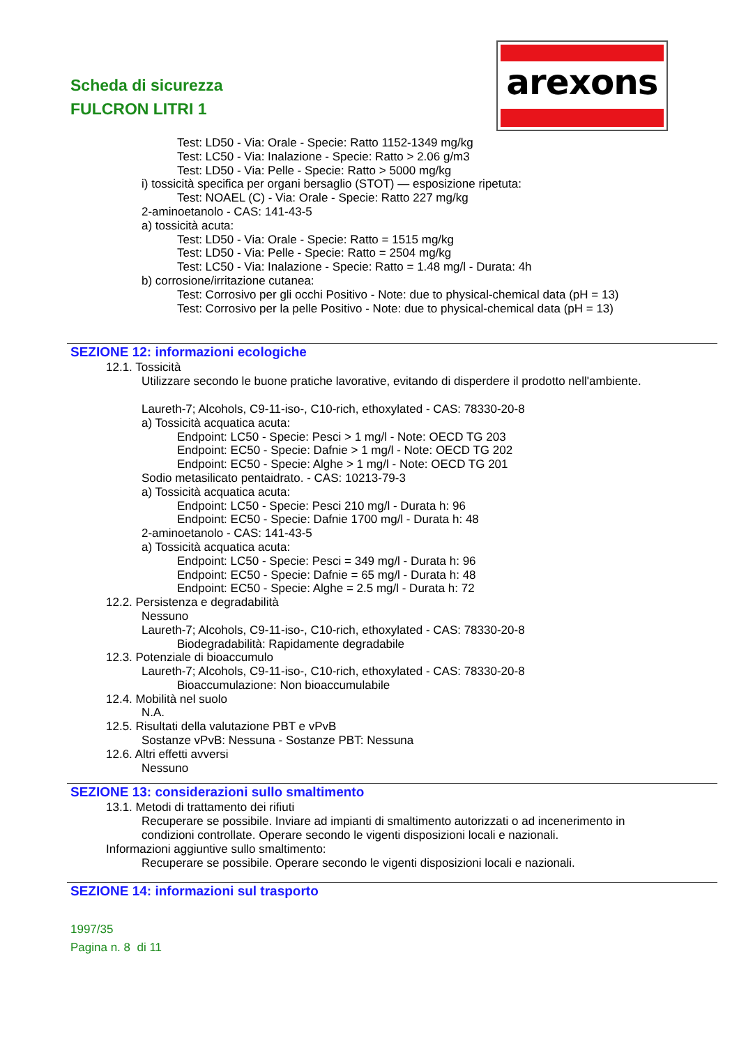Scheda di sicurezza
FULCRON LITRI 1
arexons
Test: LD50 - Via: Orale - Specie: Ratto 1152-1349 mg/kg
Test: LC50 - Via: Inalazione - Specie: Ratto > 2.06 g/m3
Test: LD50 - Via: Pelle - Specie: Ratto > 5000 mg/kg
i) tossicità specifica per organi bersaglio (STOT) — esposizione ripetuta:
Test: NOAEL (C) - Via: Orale - Specie: Ratto 227 mg/kg
2-aminoetanolo - CAS: 141-43-5
a) tossicità acuta:
Test: LD50 - Via: Orale - Specie: Ratto = 1515 mg/kg
Test: LD50 - Via: Pelle - Specie: Ratto = 2504 mg/kg
Test: LC50 - Via: Inalazione - Specie: Ratto = 1.48 mg/l - Durata: 4h
b) corrosione/irritazione cutanea:
Test: Corrosivo per gli occhi Positivo - Note: due to physical-chemical data (pH = 13)
Test: Corrosivo per la pelle Positivo - Note: due to physical-chemical data (pH = 13)
SEZIONE 12: informazioni ecologiche
12.1. Tossicità
Utilizzare secondo le buone pratiche lavorative, evitando di disperdere il prodotto nell'ambiente.
Laureth-7; Alcohols, C9-11-iso-, C10-rich, ethoxylated - CAS: 78330-20-8
a) Tossicità acquatica acuta:
Endpoint: LC50 - Specie: Pesci > 1 mg/l - Note: OECD TG 203
Endpoint: EC50 - Specie: Dafnie > 1 mg/l - Note: OECD TG 202
Endpoint: EC50 - Specie: Alghe > 1 mg/l - Note: OECD TG 201
Sodio metasilicato pentaidrato. - CAS: 10213-79-3
a) Tossicità acquatica acuta:
Endpoint: LC50 - Specie: Pesci 210 mg/l - Durata h: 96
Endpoint: EC50 - Specie: Dafnie 1700 mg/l - Durata h: 48
2-aminoetanolo - CAS: 141-43-5
a) Tossicità acquatica acuta:
Endpoint: LC50 - Specie: Pesci = 349 mg/l - Durata h: 96
Endpoint: EC50 - Specie: Dafnie = 65 mg/l - Durata h: 48
Endpoint: EC50 - Specie: Alghe = 2.5 mg/l - Durata h: 72
12.2. Persistenza e degradabilità
Nessuno
Laureth-7; Alcohols, C9-11-iso-, C10-rich, ethoxylated - CAS: 78330-20-8
Biodegradabilità: Rapidamente degradabile
12.3. Potenziale di bioaccumulo
Laureth-7; Alcohols, C9-11-iso-, C10-rich, ethoxylated - CAS: 78330-20-8
Bioaccumulazione: Non bioaccumulabile
12.4. Mobilità nel suolo
N.A.
12.5. Risultati della valutazione PBT e vPvB
Sostanze vPvB: Nessuna - Sostanze PBT: Nessuna
12.6. Altri effetti avversi
Nessuno
SEZIONE 13: considerazioni sullo smaltimento
13.1. Metodi di trattamento dei rifiuti
Recuperare se possibile. Inviare ad impianti di smaltimento autorizzati o ad incenerimento in
condizioni controllate. Operare secondo le vigenti disposizioni locali e nazionali.
Informazioni aggiuntive sullo smaltimento:
Recuperare se possibile. Operare secondo le vigenti disposizioni locali e nazionali.
SEZIONE 14: informazioni sul trasporto
1997/35
Pagina n. 8 di 11